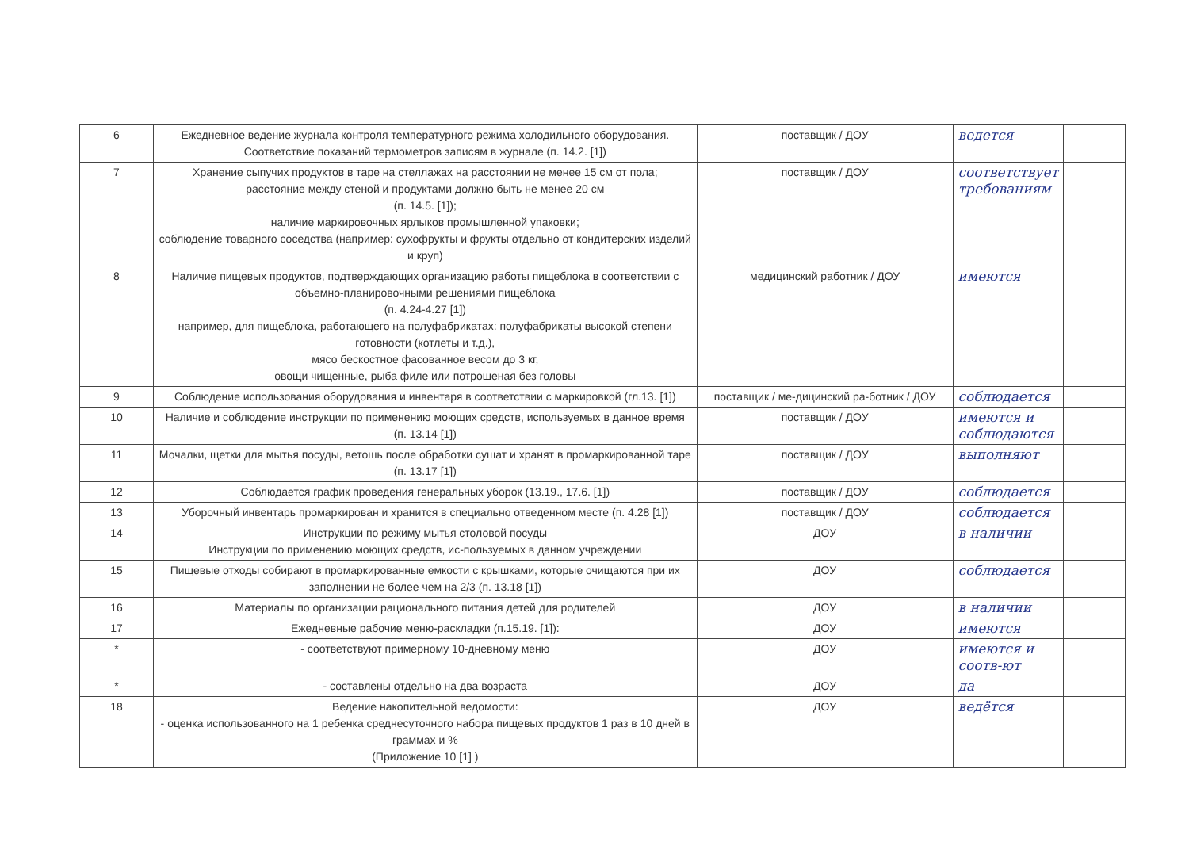| 6 | Ежедневное ведение журнала контроля температурного режима холодильного оборудования. Соответствие показаний термометров записям в журнале (п. 14.2. [1]) | поставщик / ДОУ | ведется | |
| 7 | Хранение сыпучих продуктов в таре на стеллажах на расстоянии не менее 15 см от пола; расстояние между стеной и продуктами должно быть не менее 20 см (п. 14.5. [1]); наличие маркировочных ярлыков промышленной упаковки; соблюдение товарного соседства (например: сухофрукты и фрукты отдельно от кондитерских изделий и круп) | поставщик / ДОУ | соответствует требованиям | |
| 8 | Наличие пищевых продуктов, подтверждающих организацию работы пищеблока в соответствии с объемно-планировочными решениями пищеблока (п. 4.24-4.27 [1]) например, для пищеблока, работающего на полуфабрикатах: полуфабрикаты высокой степени готовности (котлеты и т.д.), мясо бескостное фасованное весом до 3 кг, овощи чищенные, рыба филе или потрошеная без головы | медицинский работник / ДОУ | имеются | |
| 9 | Соблюдение использования оборудования и инвентаря в соответствии с маркировкой (гл.13. [1]) | поставщик / ме-дицинский ра-ботник / ДОУ | соблюдается | |
| 10 | Наличие и соблюдение инструкции по применению моющих средств, используемых в данное время (п. 13.14 [1]) | поставщик / ДОУ | имеются и соблюдаются | |
| 11 | Мочалки, щетки для мытья посуды, ветошь после обработки сушат и хранят в промаркированной таре (п. 13.17 [1]) | поставщик / ДОУ | выполняют | |
| 12 | Соблюдается график проведения генеральных уборок (13.19., 17.6. [1]) | поставщик / ДОУ | соблюдается | |
| 13 | Уборочный инвентарь промаркирован и хранится в специально отведенном месте (п. 4.28 [1]) | поставщик / ДОУ | соблюдается | |
| 14 | Инструкции по режиму мытья столовой посуды Инструкции по применению моющих средств, ис-пользуемых в данном учреждении | ДОУ | в наличии | |
| 15 | Пищевые отходы собирают в промаркированные емкости с крышками, которые очищаются при их заполнении не более чем на 2/3 (п. 13.18 [1]) | ДОУ | соблюдается | |
| 16 | Материалы по организации рационального питания детей для родителей | ДОУ | в наличии | |
| 17 | Ежедневные рабочие меню-раскладки (п.15.19. [1]): | ДОУ | имеются | |
| * | - соответствуют примерному 10-дневному меню | ДОУ | имеются и соотв-ют | |
| * | - составлены отдельно на два возраста | ДОУ | да | |
| 18 | Ведение накопительной ведомости: - оценка использованного на 1 ребенка среднесуточного набора пищевых продуктов 1 раз в 10 дней в граммах и % (Приложение 10 [1] ) | ДОУ | ведётся | |